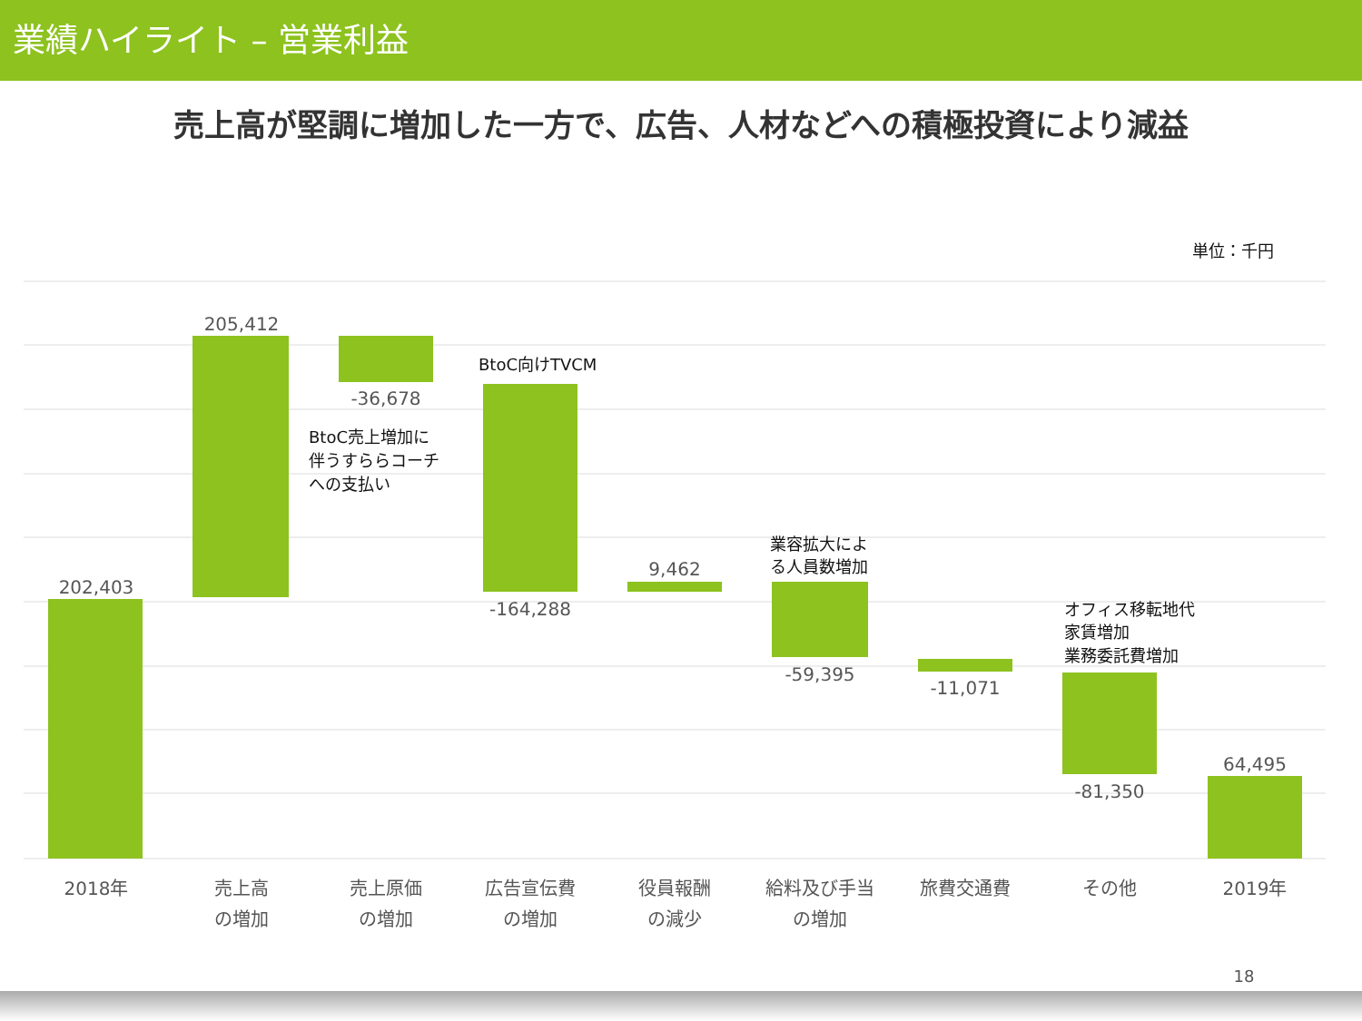業績ハイライト – 営業利益
売上高が堅調に増加した一方で、広告、人材などへの積極投資により減益
202,403
205,412
-36,678
-164,288
9,462
-59,395
-11,071
-81,350
64,495
2018年
売上高
の増加
売上原価
の増加
広告宣伝費
の増加
役員報酬
の減少
給料及び手当
の増加
旅費交通費
その他
2019年
18
単位：千円
BtoC向けTVCM
BtoC売上増加に
伴うすららコーチ
への支払い
業容拡大によ
る人員数増加
オフィス移転地代
家賃増加
業務委託費増加